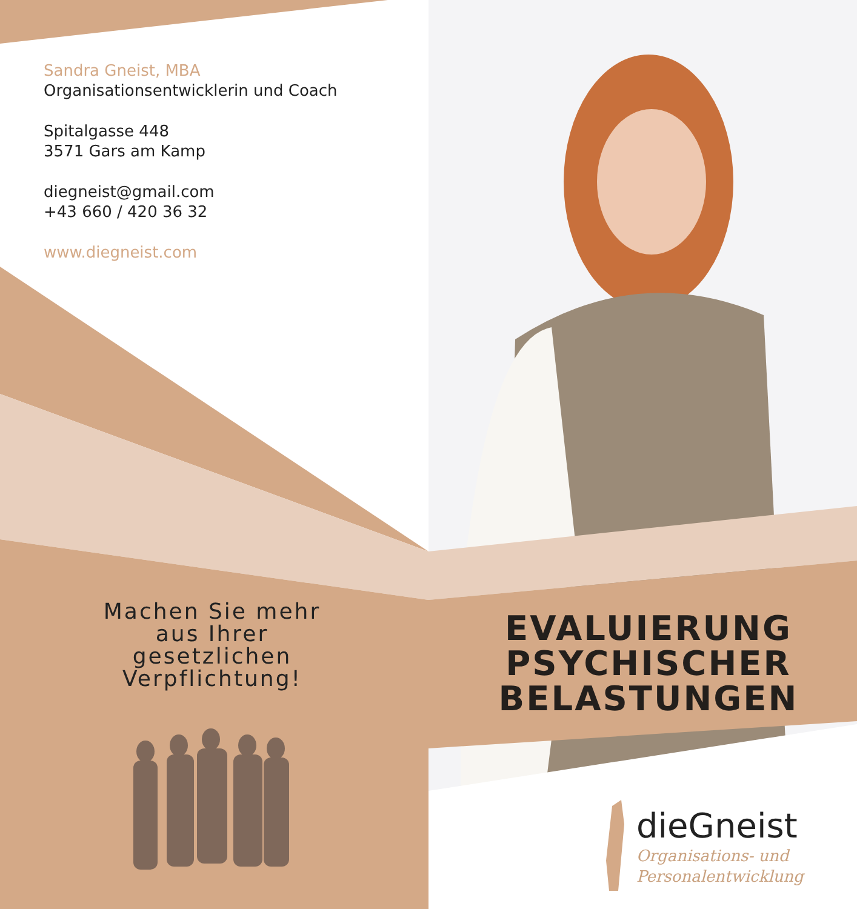Sandra Gneist, MBA
Organisationsentwicklerin und Coach
Spitalgasse 448
3571 Gars am Kamp
diegneist@gmail.com
+43 660 / 420 36 32
www.diegneist.com
Machen Sie mehr
aus Ihrer
gesetzlichen
Verpflichtung!
EVALUIERUNG
PSYCHISCHER
BELASTUNGEN
dieGneist
Organisations- und
Personalentwicklung